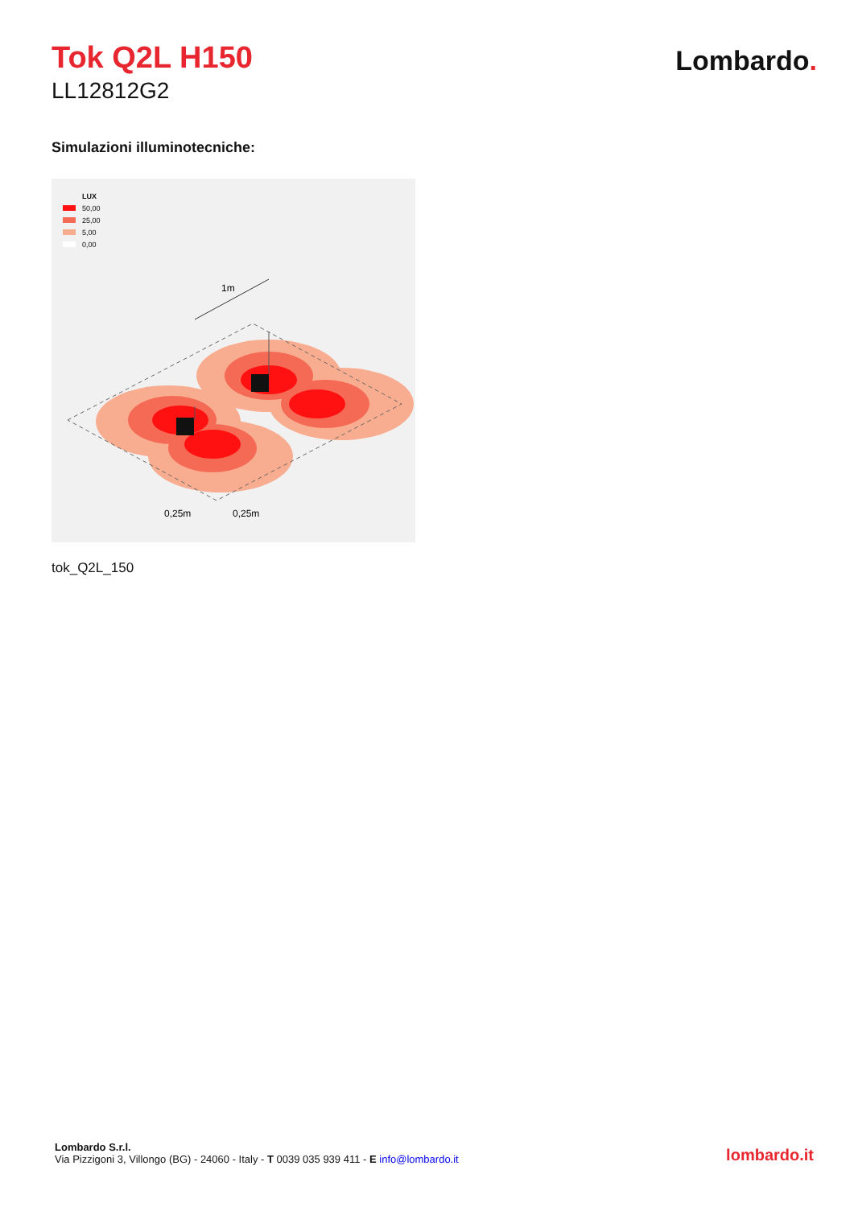Tok Q2L H150
LL12812G2
Lombardo.
Simulazioni illuminotecniche:
LUX
50,00
25,00
5,00
0,00
1m
0,25m
0,25m
tok_Q2L_150
Lombardo S.r.l.
Via Pizzigoni 3, Villongo (BG) - 24060 - Italy - T 0039 035 939 411 - E info@lombardo.it
lombardo.it